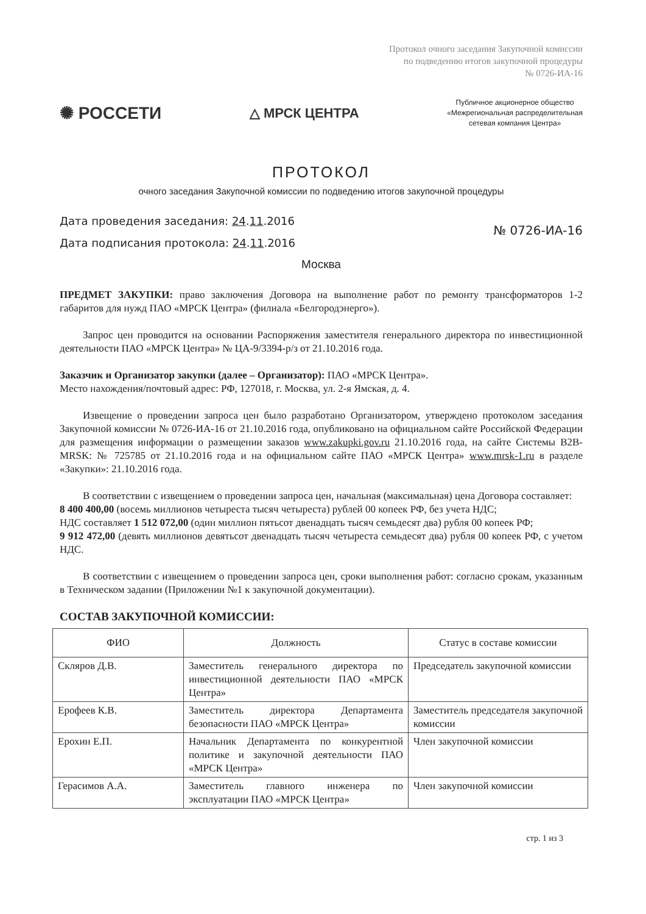Протокол очного заседания Закупочной комиссии
по подведению итогов закупочной процедуры
№ 0726-ИА-16
✺ РОССЕТИ
△ МРСК ЦЕНТРА
Публичное акционерное общество
«Межрегиональная распределительная
сетевая компания Центра»
ПРОТОКОЛ
очного заседания Закупочной комиссии по подведению итогов закупочной процедуры
Дата проведения заседания: 24.11.2016
Дата подписания протокола: 24.11.2016
№ 0726-ИА-16
Москва
ПРЕДМЕТ ЗАКУПКИ: право заключения Договора на выполнение работ по ремонту трансформаторов 1-2 габаритов для нужд ПАО «МРСК Центра» (филиала «Белгородэнерго»).
Запрос цен проводится на основании Распоряжения заместителя генерального директора по инвестиционной деятельности ПАО «МРСК Центра» № ЦА-9/3394-р/з от 21.10.2016 года.
Заказчик и Организатор закупки (далее – Организатор): ПАО «МРСК Центра».
Место нахождения/почтовый адрес: РФ, 127018, г. Москва, ул. 2-я Ямская, д. 4.
Извещение о проведении запроса цен было разработано Организатором, утверждено протоколом заседания Закупочной комиссии № 0726-ИА-16 от 21.10.2016 года, опубликовано на официальном сайте Российской Федерации для размещения информации о размещении заказов www.zakupki.gov.ru 21.10.2016 года, на сайте Системы B2B-MRSK: № 725785 от 21.10.2016 года и на официальном сайте ПАО «МРСК Центра» www.mrsk-1.ru в разделе «Закупки»: 21.10.2016 года.
В соответствии с извещением о проведении запроса цен, начальная (максимальная) цена Договора составляет:
8 400 400,00 (восемь миллионов четыреста тысяч четыреста) рублей 00 копеек РФ, без учета НДС;
НДС составляет 1 512 072,00 (один миллион пятьсот двенадцать тысяч семьдесят два) рубля 00 копеек РФ;
9 912 472,00 (девять миллионов девятьсот двенадцать тысяч четыреста семьдесят два) рубля 00 копеек РФ, с учетом НДС.
В соответствии с извещением о проведении запроса цен, сроки выполнения работ: согласно срокам, указанным в Техническом задании (Приложении №1 к закупочной документации).
СОСТАВ ЗАКУПОЧНОЙ КОМИССИИ:
| ФИО | Должность | Статус в составе комиссии |
| --- | --- | --- |
| Скляров Д.В. | Заместитель генерального директора по инвестиционной деятельности ПАО «МРСК Центра» | Председатель закупочной комиссии |
| Ерофеев К.В. | Заместитель директора Департамента безопасности ПАО «МРСК Центра» | Заместитель председателя закупочной комиссии |
| Ерохин Е.П. | Начальник Департамента по конкурентной политике и закупочной деятельности ПАО «МРСК Центра» | Член закупочной комиссии |
| Герасимов А.А. | Заместитель главного инженера по эксплуатации ПАО «МРСК Центра» | Член закупочной комиссии |
стр. 1 из 3